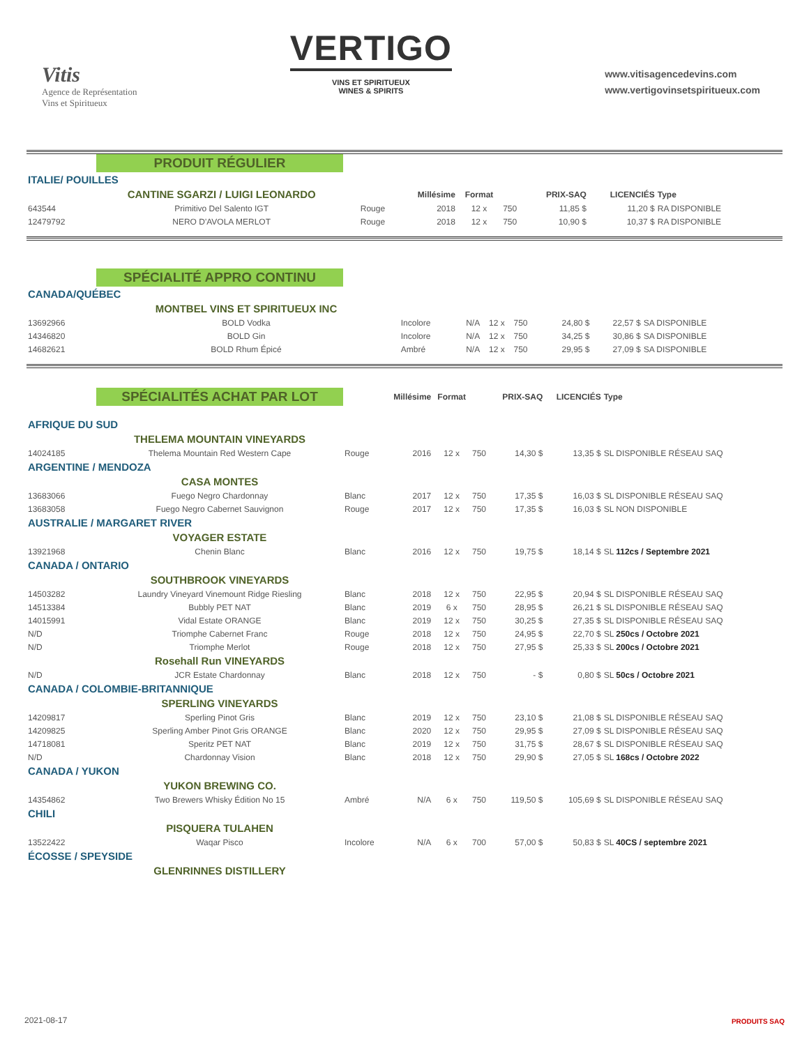Vitis
Agence de Représentation
Vins et Spiritueux
VERTIGO
VINS ET SPIRITUEUX
WINES & SPIRITS
www.vitisagencedevins.com
www.vertigovinsetspiritueux.com
PRODUIT RÉGULIER
| ITALIE/ POUILLES | | | | | | | | |
| | CANTINE SGARZI / LUIGI LEONARDO | | Millésime | Format | | PRIX-SAQ | LICENCIÉS | Type |
| 643544 | Primitivo Del Salento IGT | Rouge | 2018 | 12 x | 750 | 11,85 $ | 11,20 $ | RA DISPONIBLE |
| 12479792 | NERO D'AVOLA MERLOT | Rouge | 2018 | 12 x | 750 | 10,90 $ | 10,37 $ | RA DISPONIBLE |
SPÉCIALITÉ APPRO CONTINU
| CANADA/QUÉBEC | | | | | | | | |
| | MONTBEL VINS ET SPIRITUEUX INC | | | | | | | |
| 13692966 | BOLD Vodka | Incolore | N/A | 12 x | 750 | 24,80 $ | 22,57 $ | SA DISPONIBLE |
| 14346820 | BOLD Gin | Incolore | N/A | 12 x | 750 | 34,25 $ | 30,86 $ | SA DISPONIBLE |
| 14682621 | BOLD Rhum Épicé | Ambré | N/A | 12 x | 750 | 29,95 $ | 27,09 $ | SA DISPONIBLE |
| | SPÉCIALITÉS ACHAT PAR LOT | | Millésime | Format | | PRIX-SAQ | LICENCIÉS | Type |
| AFRIQUE DU SUD | | | | | | | | |
| | THELEMA MOUNTAIN VINEYARDS | | | | | | | |
| 14024185 | Thelema Mountain Red Western Cape | Rouge | 2016 | 12 x | 750 | 14,30 $ | 13,35 $ | SL DISPONIBLE RÉSEAU SAQ |
| ARGENTINE / MENDOZA | | | | | | | | |
| | CASA MONTES | | | | | | | |
| 13683066 | Fuego Negro Chardonnay | Blanc | 2017 | 12 x | 750 | 17,35 $ | 16,03 $ | SL DISPONIBLE RÉSEAU SAQ |
| 13683058 | Fuego Negro Cabernet Sauvignon | Rouge | 2017 | 12 x | 750 | 17,35 $ | 16,03 $ | SL NON DISPONIBLE |
| AUSTRALIE / MARGARET RIVER | | | | | | | | |
| | VOYAGER ESTATE | | | | | | | |
| 13921968 | Chenin Blanc | Blanc | 2016 | 12 x | 750 | 19,75 $ | 18,14 $ | SL 112cs / Septembre 2021 |
| CANADA / ONTARIO | | | | | | | | |
| | SOUTHBROOK VINEYARDS | | | | | | | |
| 14503282 | Laundry Vineyard Vinemount Ridge Riesling | Blanc | 2018 | 12 x | 750 | 22,95 $ | 20,94 $ | SL DISPONIBLE RÉSEAU SAQ |
| 14513384 | Bubbly PET NAT | Blanc | 2019 | 6 x | 750 | 28,95 $ | 26,21 $ | SL DISPONIBLE RÉSEAU SAQ |
| 14015991 | Vidal Estate ORANGE | Blanc | 2019 | 12 x | 750 | 30,25 $ | 27,35 $ | SL DISPONIBLE RÉSEAU SAQ |
| N/D | Triomphe Cabernet Franc | Rouge | 2018 | 12 x | 750 | 24,95 $ | 22,70 $ | SL 250cs / Octobre 2021 |
| N/D | Triomphe Merlot | Rouge | 2018 | 12 x | 750 | 27,95 $ | 25,33 $ | SL 200cs / Octobre 2021 |
| | Rosehall Run VINEYARDS | | | | | | | |
| N/D | JCR Estate Chardonnay | Blanc | 2018 | 12 x | 750 | - $ | 0,80 $ | SL 50cs / Octobre 2021 |
| CANADA / COLOMBIE-BRITANNIQUE | | | | | | | | |
| | SPERLING VINEYARDS | | | | | | | |
| 14209817 | Sperling Pinot Gris | Blanc | 2019 | 12 x | 750 | 23,10 $ | 21,08 $ | SL DISPONIBLE RÉSEAU SAQ |
| 14209825 | Sperling Amber Pinot Gris ORANGE | Blanc | 2020 | 12 x | 750 | 29,95 $ | 27,09 $ | SL DISPONIBLE RÉSEAU SAQ |
| 14718081 | Speritz PET NAT | Blanc | 2019 | 12 x | 750 | 31,75 $ | 28,67 $ | SL DISPONIBLE RÉSEAU SAQ |
| N/D | Chardonnay Vision | Blanc | 2018 | 12 x | 750 | 29,90 $ | 27,05 $ | SL 168cs / Octobre 2022 |
| CANADA / YUKON | | | | | | | | |
| | YUKON BREWING CO. | | | | | | | |
| 14354862 | Two Brewers Whisky Édition No 15 | Ambré | N/A | 6 x | 750 | 119,50 $ | 105,69 $ | SL DISPONIBLE RÉSEAU SAQ |
| CHILI | | | | | | | | |
| | PISQUERA TULAHEN | | | | | | | |
| 13522422 | Waqar Pisco | Incolore | N/A | 6 x | 700 | 57,00 $ | 50,83 $ | SL 40CS / septembre 2021 |
| ÉCOSSE / SPEYSIDE | | | | | | | | |
| | GLENRINNES DISTILLERY | | | | | | | |
2021-08-17 PRODUITS SAQ